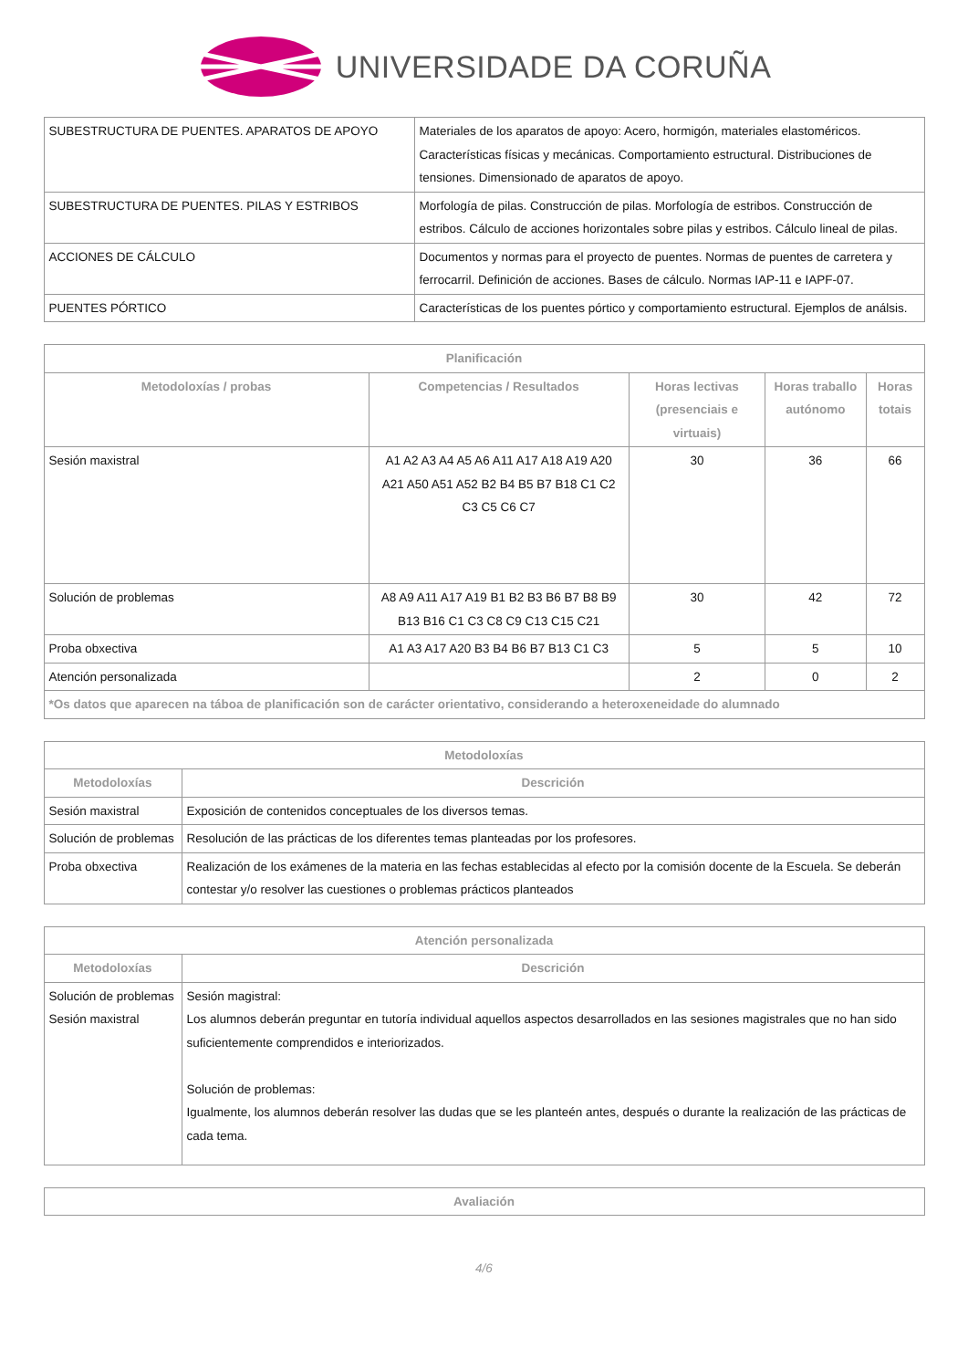UNIVERSIDADE DA CORUÑA
| SUBESTRUCTURA DE PUENTES. APARATOS DE APOYO | Materiales de los aparatos de apoyo: Acero, hormigón, materiales elastoméricos. Características físicas y mecánicas. Comportamiento estructural. Distribuciones de tensiones. Dimensionado de aparatos de apoyo. |
| SUBESTRUCTURA DE PUENTES. PILAS Y ESTRIBOS | Morfología de pilas. Construcción de pilas. Morfología de estribos. Construcción de estribos. Cálculo de acciones horizontales sobre pilas y estribos. Cálculo lineal de pilas. |
| ACCIONES DE CÁLCULO | Documentos y normas para el proyecto de puentes. Normas de puentes de carretera y ferrocarril. Definición de acciones. Bases de cálculo. Normas IAP-11 e IAPF-07. |
| PUENTES PÓRTICO | Características de los puentes pórtico y comportamiento estructural. Ejemplos de análsis. |
| Planificación | | | | |
| --- | --- | --- | --- | --- |
| Metodoloxías / probas | Competencias / Resultados | Horas lectivas (presenciais e virtuais) | Horas traballo autónomo | Horas totais |
| Sesión maxistral | A1 A2 A3 A4 A5 A6 A11 A17 A18 A19 A20 A21 A50 A51 A52 B2 B4 B5 B7 B18 C1 C2 C3 C5 C6 C7 | 30 | 36 | 66 |
| Solución de problemas | A8 A9 A11 A17 A19 B1 B2 B3 B6 B7 B8 B9 B13 B16 C1 C3 C8 C9 C13 C15 C21 | 30 | 42 | 72 |
| Proba obxectiva | A1 A3 A17 A20 B3 B4 B6 B7 B13 C1 C3 | 5 | 5 | 10 |
| Atención personalizada | | 2 | 0 | 2 |
| *Os datos que aparecen na táboa de planificación son de carácter orientativo, considerando a heteroxeneidade do alumnado | | | | |
| Metodoloxías | |
| --- | --- |
| Metodoloxías | Descrición |
| Sesión maxistral | Exposición de contenidos conceptuales de los diversos temas. |
| Solución de problemas | Resolución de las prácticas de los diferentes temas planteadas por los profesores. |
| Proba obxectiva | Realización de los exámenes de la materia en las fechas establecidas al efecto por la comisión docente de la Escuela. Se deberán contestar y/o resolver las cuestiones o problemas prácticos planteados |
| Atención personalizada | |
| --- | --- |
| Metodoloxías | Descrición |
| Solución de problemas Sesión maxistral | Sesión magistral: Los alumnos deberán preguntar en tutoría individual aquellos aspectos desarrollados en las sesiones magistrales que no han sido suficientemente comprendidos e interiorizados. Solución de problemas: Igualmente, los alumnos deberán resolver las dudas que se les planteén antes, después o durante la realización de las prácticas de cada tema. |
| Avaliación |
| --- |
4/6